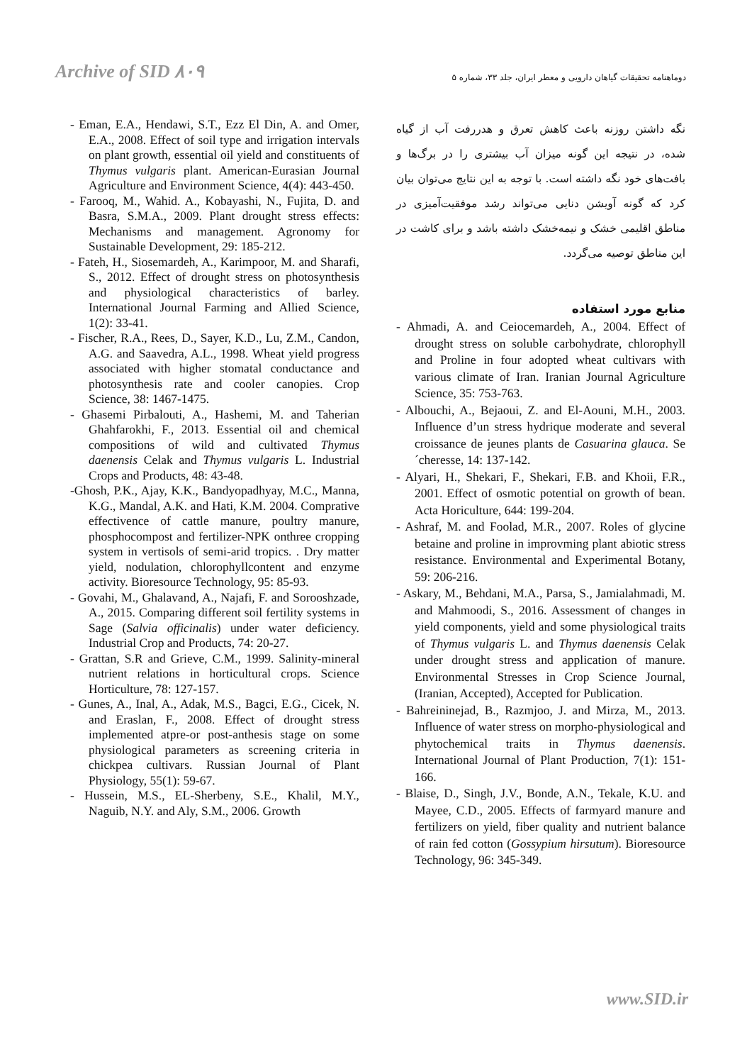Archive of SID ۸۰۹ دوماهنامه تحقیقات گیاهان دارویی و معطر ایران، جلد ۳۳، شماره ۵
نگه داشتن روزنه باعث کاهش تعرق و هدررفت آب از گیاه شده، در نتیجه این گونه میزان آب بیشتری را در برگ‌ها و بافت‌های خود نگه داشته است. با توجه به این نتایج می‌توان بیان کرد که گونه آویشن دنایی می‌تواند رشد موفقیت‌آمیزی در مناطق اقلیمی خشک و نیمه‌خشک داشته باشد و برای کاشت در این مناطق توصیه می‌گردد.
منابع مورد استفاده
- Ahmadi, A. and Ceiocemardeh, A., 2004. Effect of drought stress on soluble carbohydrate, chlorophyll and Proline in four adopted wheat cultivars with various climate of Iran. Iranian Journal Agriculture Science, 35: 753-763.
- Albouchi, A., Bejaoui, Z. and El-Aouni, M.H., 2003. Influence d’un stress hydrique moderate and several croissance de jeunes plants de Casuarina glauca. Se´cheresse, 14: 137-142.
- Alyari, H., Shekari, F., Shekari, F.B. and Khoii, F.R., 2001. Effect of osmotic potential on growth of bean. Acta Horiculture, 644: 199-204.
- Ashraf, M. and Foolad, M.R., 2007. Roles of glycine betaine and proline in improvming plant abiotic stress resistance. Environmental and Experimental Botany, 59: 206-216.
- Askary, M., Behdani, M.A., Parsa, S., Jamialahmadi, M. and Mahmoodi, S., 2016. Assessment of changes in yield components, yield and some physiological traits of Thymus vulgaris L. and Thymus daenensis Celak under drought stress and application of manure. Environmental Stresses in Crop Science Journal, (Iranian, Accepted), Accepted for Publication.
- Bahreininejad, B., Razmjoo, J. and Mirza, M., 2013. Influence of water stress on morpho-physiological and phytochemical traits in Thymus daenensis. International Journal of Plant Production, 7(1): 151-166.
- Blaise, D., Singh, J.V., Bonde, A.N., Tekale, K.U. and Mayee, C.D., 2005. Effects of farmyard manure and fertilizers on yield, fiber quality and nutrient balance of rain fed cotton (Gossypium hirsutum). Bioresource Technology, 96: 345-349.
- Eman, E.A., Hendawi, S.T., Ezz El Din, A. and Omer, E.A., 2008. Effect of soil type and irrigation intervals on plant growth, essential oil yield and constituents of Thymus vulgaris plant. American-Eurasian Journal Agriculture and Environment Science, 4(4): 443-450.
- Farooq, M., Wahid. A., Kobayashi, N., Fujita, D. and Basra, S.M.A., 2009. Plant drought stress effects: Mechanisms and management. Agronomy for Sustainable Development, 29: 185-212.
- Fateh, H., Siosemardeh, A., Karimpoor, M. and Sharafi, S., 2012. Effect of drought stress on photosynthesis and physiological characteristics of barley. International Journal Farming and Allied Science, 1(2): 33-41.
- Fischer, R.A., Rees, D., Sayer, K.D., Lu, Z.M., Candon, A.G. and Saavedra, A.L., 1998. Wheat yield progress associated with higher stomatal conductance and photosynthesis rate and cooler canopies. Crop Science, 38: 1467-1475.
- Ghasemi Pirbalouti, A., Hashemi, M. and Taherian Ghahfarokhi, F., 2013. Essential oil and chemical compositions of wild and cultivated Thymus daenensis Celak and Thymus vulgaris L. Industrial Crops and Products, 48: 43-48.
-Ghosh, P.K., Ajay, K.K., Bandyopadhyay, M.C., Manna, K.G., Mandal, A.K. and Hati, K.M. 2004. Comprative effectivence of cattle manure, poultry manure, phosphocompost and fertilizer-NPK onthree cropping system in vertisols of semi-arid tropics. . Dry matter yield, nodulation, chlorophyllcontent and enzyme activity. Bioresource Technology, 95: 85-93.
- Govahi, M., Ghalavand, A., Najafi, F. and Sorooshzade, A., 2015. Comparing different soil fertility systems in Sage (Salvia officinalis) under water deficiency. Industrial Crop and Products, 74: 20-27.
- Grattan, S.R and Grieve, C.M., 1999. Salinity-mineral nutrient relations in horticultural crops. Science Horticulture, 78: 127-157.
- Gunes, A., Inal, A., Adak, M.S., Bagci, E.G., Cicek, N. and Eraslan, F., 2008. Effect of drought stress implemented atpre-or post-anthesis stage on some physiological parameters as screening criteria in chickpea cultivars. Russian Journal of Plant Physiology, 55(1): 59-67.
- Hussein, M.S., EL-Sherbeny, S.E., Khalil, M.Y., Naguib, N.Y. and Aly, S.M., 2006. Growth
www.SID.ir